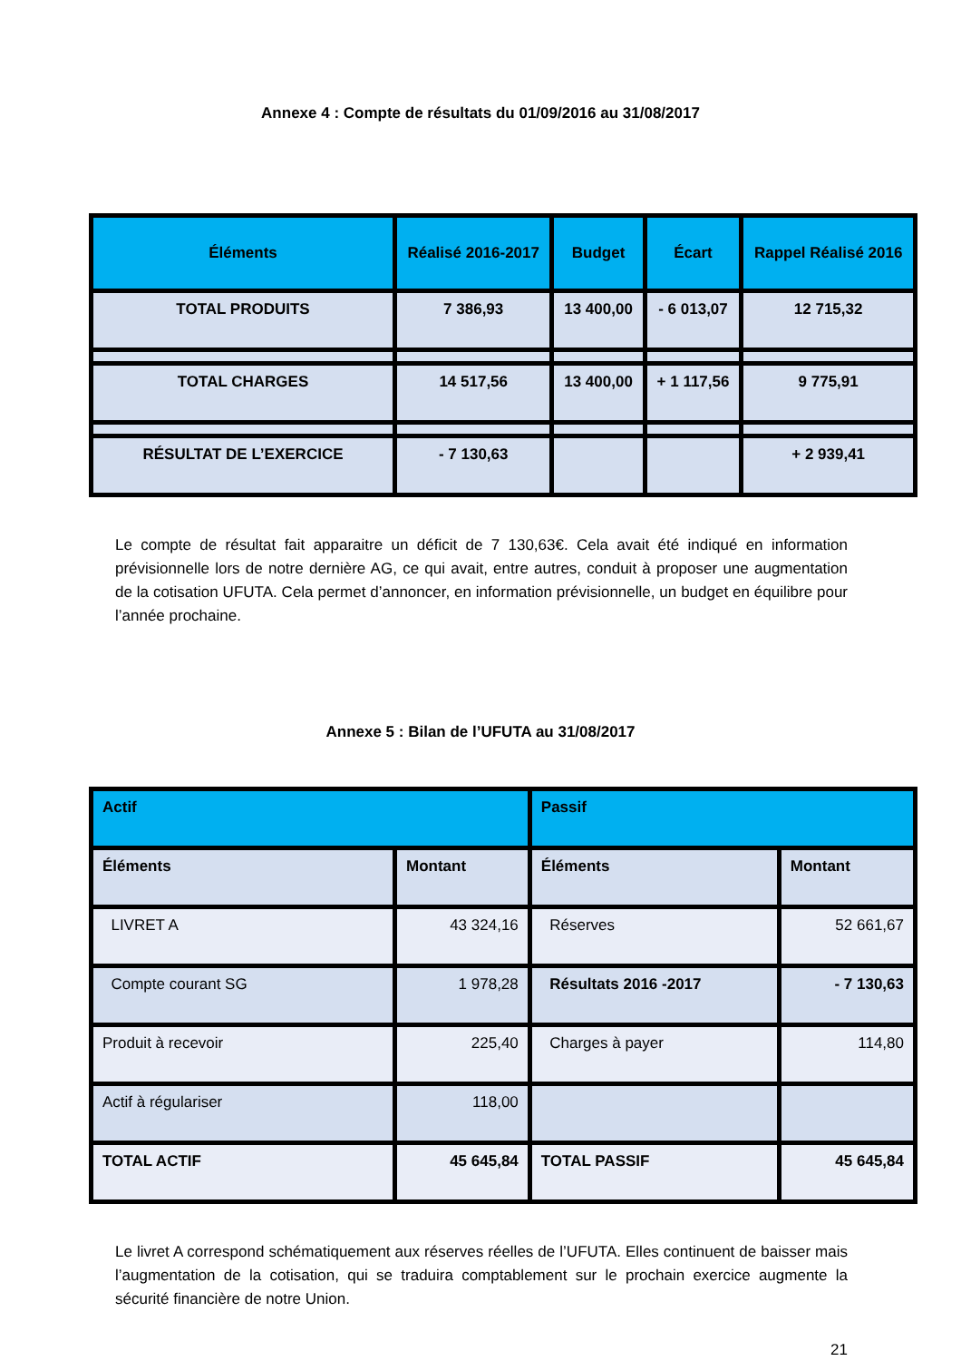Annexe 4 : Compte de résultats du 01/09/2016 au 31/08/2017
| Éléments | Réalisé 2016-2017 | Budget | Écart | Rappel Réalisé 2016 |
| --- | --- | --- | --- | --- |
| TOTAL PRODUITS | 7 386,93 | 13 400,00 | - 6 013,07 | 12 715,32 |
| TOTAL CHARGES | 14 517,56 | 13 400,00 | + 1 117,56 | 9 775,91 |
| RÉSULTAT DE L’EXERCICE | - 7 130,63 | | | + 2 939,41 |
Le compte de résultat fait apparaitre un déficit de 7 130,63€. Cela avait été indiqué en information prévisionnelle lors de notre dernière AG, ce qui avait, entre autres, conduit à proposer une augmentation de la cotisation UFUTA. Cela permet d’annoncer, en information prévisionnelle, un budget en équilibre pour l’année prochaine.
Annexe 5 : Bilan de l’UFUTA au 31/08/2017
| Actif | | Passif | |
| --- | --- | --- | --- |
| Éléments | Montant | Éléments | Montant |
| LIVRET A | 43 324,16 | Réserves | 52 661,67 |
| Compte courant SG | 1 978,28 | Résultats 2016 -2017 | - 7 130,63 |
| Produit à recevoir | 225,40 | Charges à payer | 114,80 |
| Actif à régulariser | 118,00 | | |
| TOTAL ACTIF | 45 645,84 | TOTAL PASSIF | 45 645,84 |
Le livret A correspond schématiquement aux réserves réelles de l’UFUTA. Elles continuent de baisser mais l’augmentation de la cotisation, qui se traduira comptablement sur le prochain exercice augmente la sécurité financière de notre Union.
21